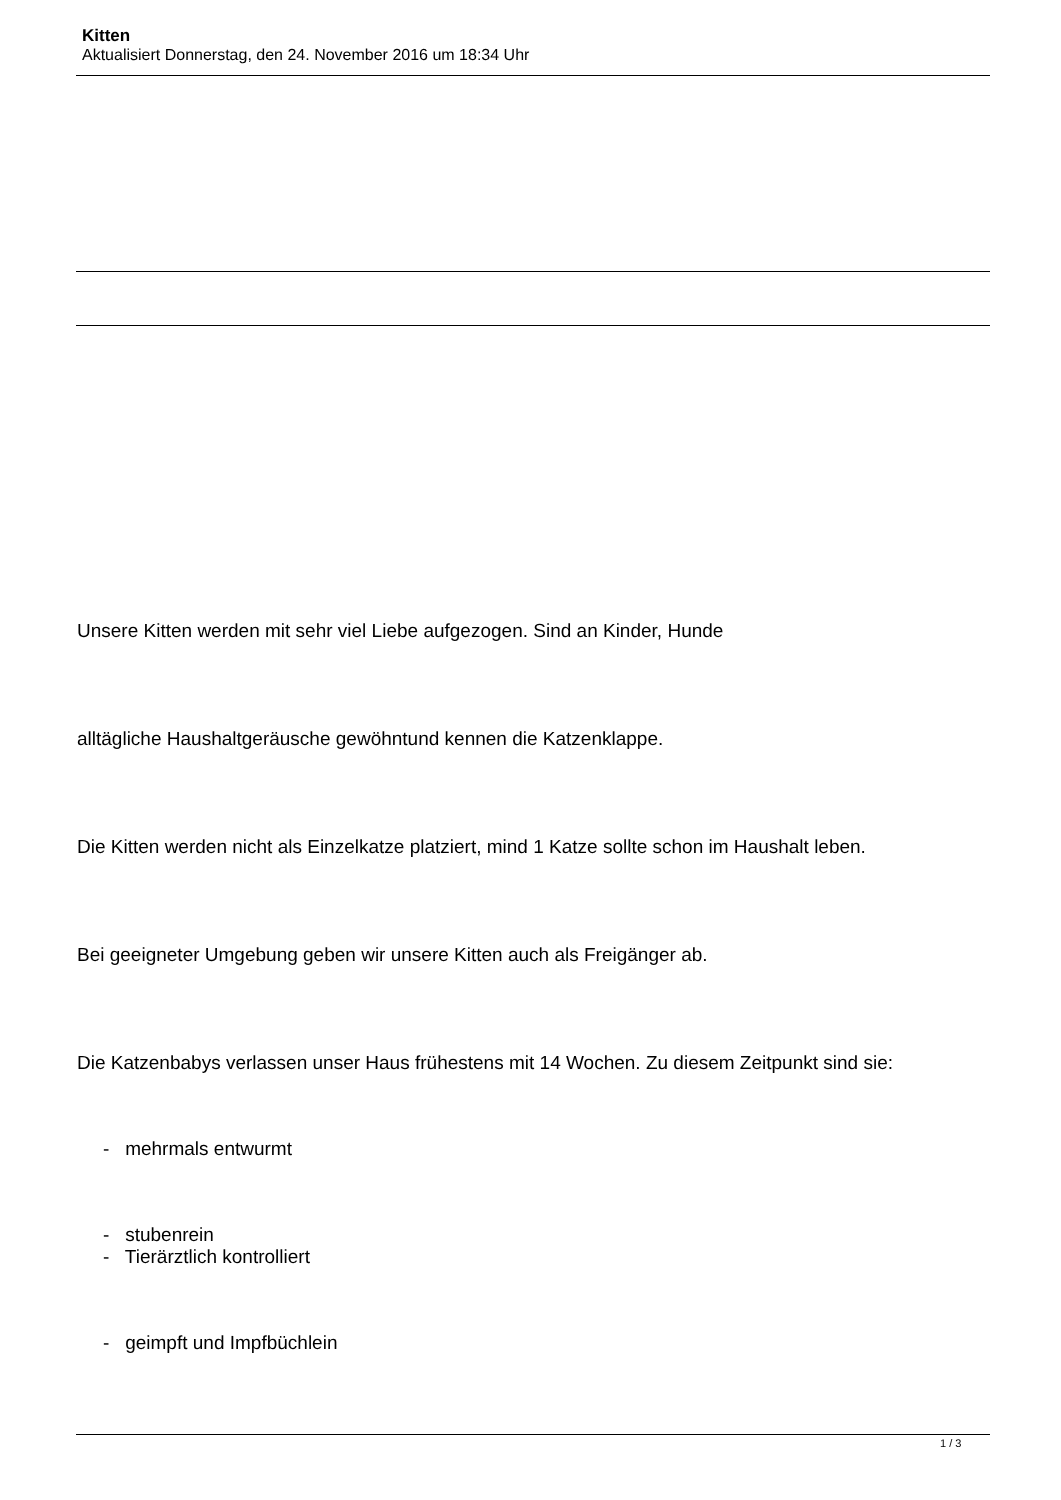Kitten
Aktualisiert Donnerstag, den 24. November 2016 um 18:34 Uhr
Unsere Kitten werden mit sehr viel Liebe aufgezogen. Sind an Kinder, Hunde
alltägliche Haushaltgeräusche gewöhntund kennen die Katzenklappe.
Die Kitten werden nicht als Einzelkatze platziert, mind 1 Katze sollte schon im Haushalt leben.
Bei geeigneter Umgebung geben wir unsere Kitten auch als Freigänger ab.
Die Katzenbabys verlassen unser Haus frühestens mit 14 Wochen. Zu diesem Zeitpunkt sind sie:
- mehrmals entwurmt
- stubenrein
- Tierärztlich kontrolliert
- geimpft und Impfbüchlein
1 / 3